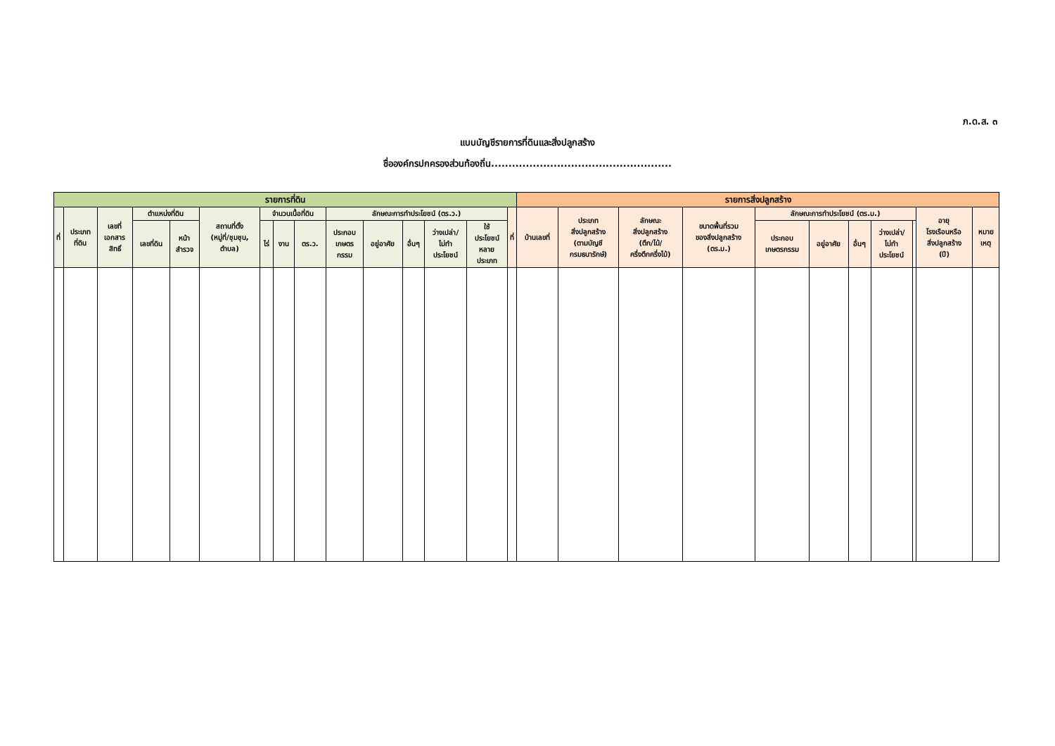ภ.ด.ส. ๓
แบบบัญชีรายการที่ดินและสิ่งปลูกสร้าง
ชื่อองค์กรปกครองส่วนท้องถิ่น....................................................
| รายการที่ดิน | | | | | | | | | | | | | | | รายการสิ่งปลูกสร้าง | | | | | | | | | | |
| --- | --- | --- | --- | --- | --- | --- | --- | --- | --- | --- | --- | --- | --- | --- | --- | --- | --- | --- | --- | --- | --- | --- | --- | --- | --- |
| ที่ | ประเภท ที่ดิน | เลขที่ เอกสาร สิทธิ์ | ตำแหน่งที่ดิน | | สถานที่ตั้ง (หมู่ที่/ชุมชุน, ตำบล) | จำนวนเนื้อที่ดิน | | | ลักษณะการทำประโยชน์ (ตร.ว.) | | | | | ที่ | บ้านเลขที่ | ประเภท สิ่งปลูกสร้าง (ตามบัญชี กรมธนารักษ์) | ลักษณะ สิ่งปลูกสร้าง (ตึก/ไม้/ ครึ่งตึกครึ่งไม้) | ขนาดพื้นที่รวม ของสิ่งปลูกสร้าง (ตร.ม.) | ลักษณะการทำประโยชน์ (ตร.ม.) | | | | | อายุ โรงเรือนหรือ สิ่งปลูกสร้าง (ปี) | หมาย เหตุ |
| | | | เลขที่ดิน | หน้า สำรวจ | | ไร่ | งาน | ตร.ว. | ประกอบ เกษตร กรรม | อยู่อาศัย | อื่นๆ | ว่างเปล่า/ ไม่ทำ ประโยชน์ | ใช้ ประโยชน์ หลาย ประเภท | | | | | | ประกอบ เกษตรกรรม | อยู่อาศัย | อื่นๆ | ว่างเปล่า/ ไม่ทำ ประโยชน์ | | | |